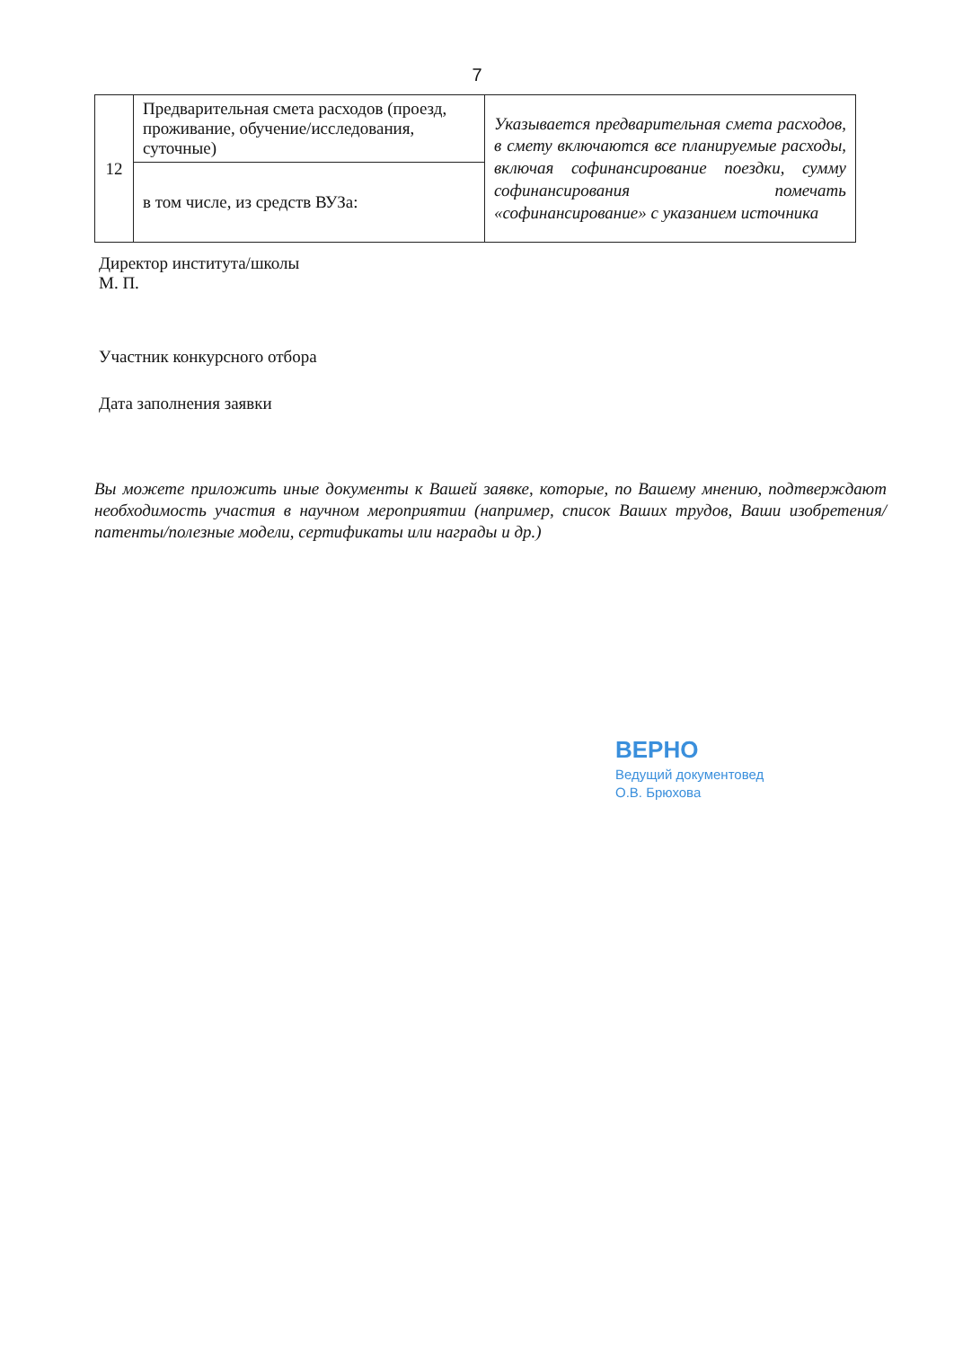7
| 12 | Предварительная смета расходов (проезд, проживание, обучение/исследования, суточные) | Указывается предварительная смета расходов, в смету включаются все планируемые расходы, включая софинансирование поездки, сумму софинансирования помечать «софинансирование» с указанием источника |
| | в том числе, из средств ВУЗа: | |
Директор института/школы
М. П.
Участник конкурсного отбора
Дата заполнения заявки
Вы можете приложить иные документы к Вашей заявке, которые, по Вашему мнению, подтверждают необходимость участия в научном мероприятии (например, список Ваших трудов, Ваши изобретения/патенты/полезные модели, сертификаты или награды и др.)
ВЕРНО
Ведущий документовед
О.В. Брюхова